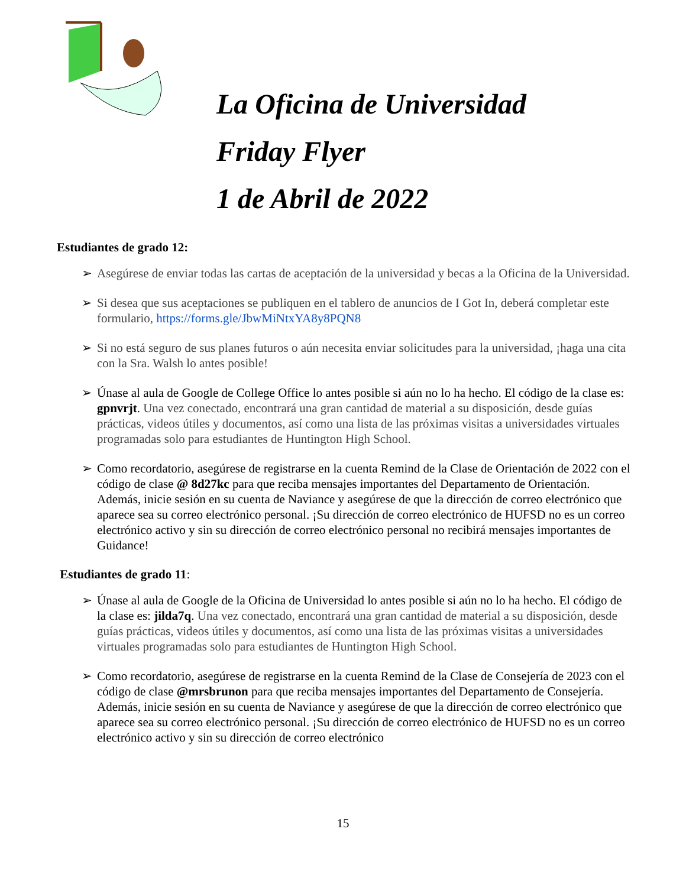La Oficina de Universidad
Friday Flyer
1 de Abril de 2022
Estudiantes de grado 12:
➢ Asegúrese de enviar todas las cartas de aceptación de la universidad y becas a la Oficina de la Universidad.
➢ Si desea que sus aceptaciones se publiquen en el tablero de anuncios de I Got In, deberá completar este formulario, https://forms.gle/JbwMiNtxYA8y8PQN8
➢ Si no está seguro de sus planes futuros o aún necesita enviar solicitudes para la universidad, ¡haga una cita con la Sra. Walsh lo antes posible!
➢ Únase al aula de Google de College Office lo antes posible si aún no lo ha hecho. El código de la clase es: gpnvrjt. Una vez conectado, encontrará una gran cantidad de material a su disposición, desde guías prácticas, videos útiles y documentos, así como una lista de las próximas visitas a universidades virtuales programadas solo para estudiantes de Huntington High School.
➢ Como recordatorio, asegúrese de registrarse en la cuenta Remind de la Clase de Orientación de 2022 con el código de clase @ 8d27kc para que reciba mensajes importantes del Departamento de Orientación. Además, inicie sesión en su cuenta de Naviance y asegúrese de que la dirección de correo electrónico que aparece sea su correo electrónico personal. ¡Su dirección de correo electrónico de HUFSD no es un correo electrónico activo y sin su dirección de correo electrónico personal no recibirá mensajes importantes de Guidance!
Estudiantes de grado 11:
➢ Únase al aula de Google de la Oficina de Universidad lo antes posible si aún no lo ha hecho. El código de la clase es: jilda7q. Una vez conectado, encontrará una gran cantidad de material a su disposición, desde guías prácticas, videos útiles y documentos, así como una lista de las próximas visitas a universidades virtuales programadas solo para estudiantes de Huntington High School.
➢ Como recordatorio, asegúrese de registrarse en la cuenta Remind de la Clase de Consejería de 2023 con el código de clase @mrsbrunon para que reciba mensajes importantes del Departamento de Consejería. Además, inicie sesión en su cuenta de Naviance y asegúrese de que la dirección de correo electrónico que aparece sea su correo electrónico personal. ¡Su dirección de correo electrónico de HUFSD no es un correo electrónico activo y sin su dirección de correo electrónico
15